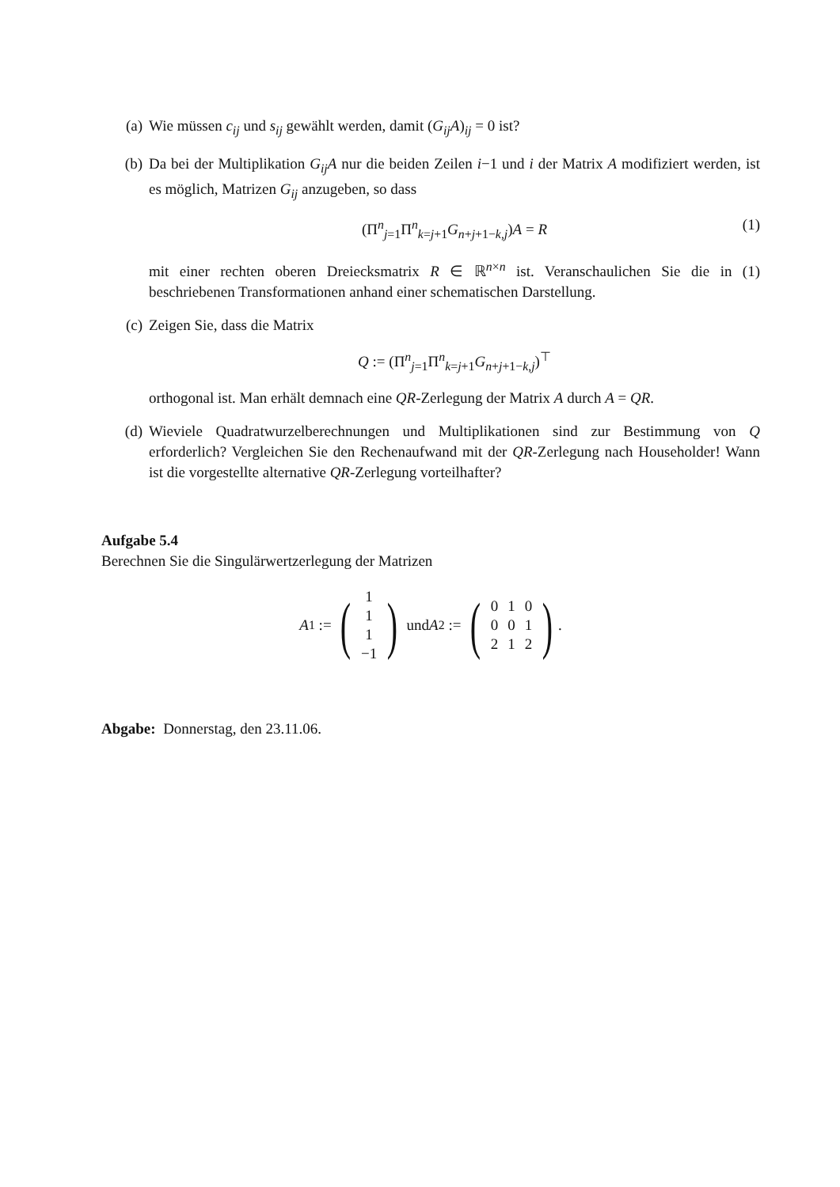(a) Wie müssen c<sub>ij</sub> und s<sub>ij</sub> gewählt werden, damit (G<sub>ij</sub>A)<sub>ij</sub> = 0 ist?
(b) Da bei der Multiplikation G<sub>ij</sub>A nur die beiden Zeilen i−1 und i der Matrix A modifiziert werden, ist es möglich, Matrizen G<sub>ij</sub> anzugeben, so dass
(Π<sup>n</sup><sub>j=1</sub>Π<sup>n</sup><sub>k=j+1</sub>G<sub>n+j+1−k,j</sub>)A = R (1)
mit einer rechten oberen Dreiecksmatrix R ∈ ℝ<sup>n×n</sup> ist. Veranschaulichen Sie die in (1) beschriebenen Transformationen anhand einer schematischen Darstellung.
(c) Zeigen Sie, dass die Matrix
Q := (Π<sup>n</sup><sub>j=1</sub>Π<sup>n</sup><sub>k=j+1</sub>G<sub>n+j+1−k,j</sub>)<sup>⊤</sup>
orthogonal ist. Man erhält demnach eine QR-Zerlegung der Matrix A durch A = QR.
(d) Wieviele Quadratwurzelberechnungen und Multiplikationen sind zur Bestimmung von Q erforderlich? Vergleichen Sie den Rechenaufwand mit der QR-Zerlegung nach Householder! Wann ist die vorgestellte alternative QR-Zerlegung vorteilhafter?
Aufgabe 5.4
Berechnen Sie die Singulärwertzerlegung der Matrizen
A<sub>1</sub> := (
| 1 |
| 1 |
| 1 |
| −1 |
) und A<sub>2</sub> := (
| 0 | 1 | 0 |
| 0 | 0 | 1 |
| 2 | 1 | 2 |
).
Abgabe: Donnerstag, den 23.11.06.